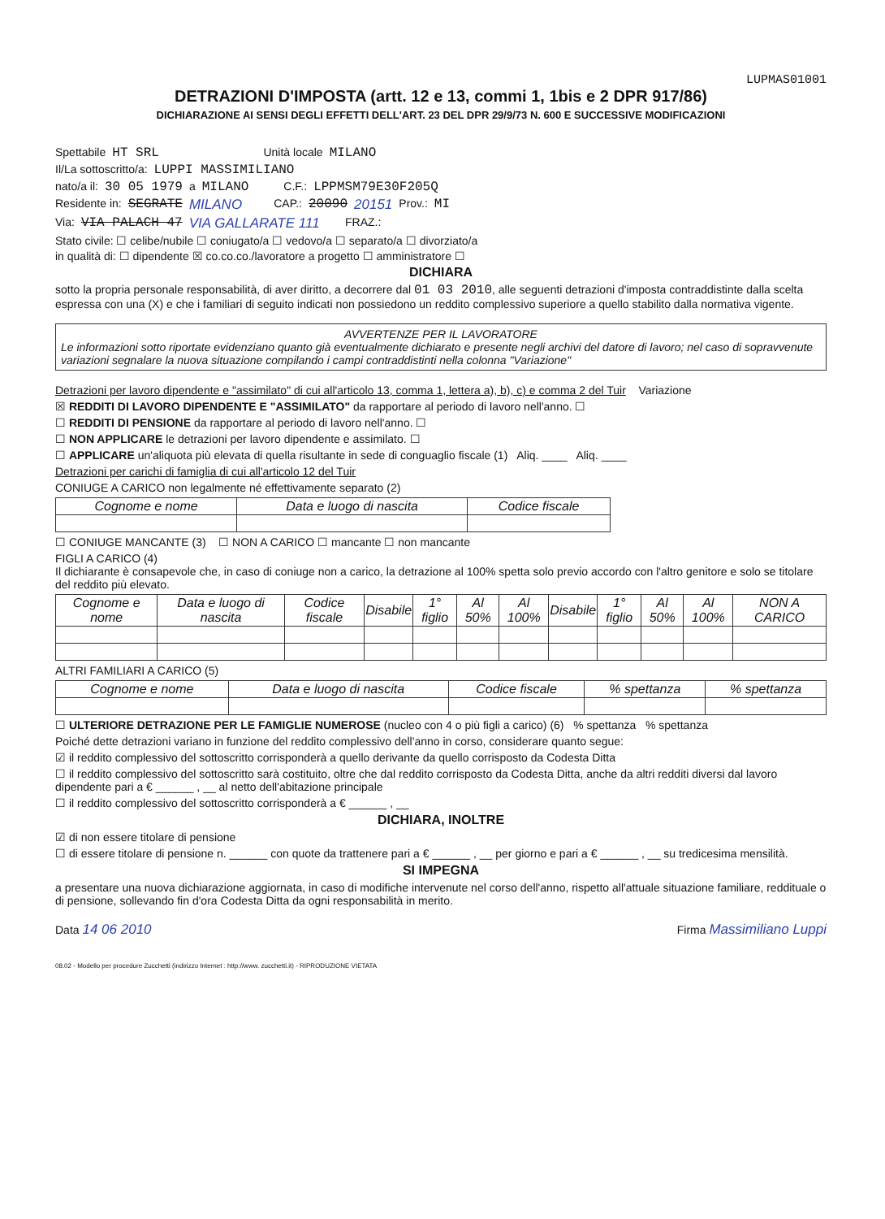LUPMAS01001
DETRAZIONI D'IMPOSTA (artt. 12 e 13, commi 1, 1bis e 2 DPR 917/86)
DICHIARAZIONE AI SENSI DEGLI EFFETTI DELL'ART. 23 DEL DPR 29/9/73 N. 600 E SUCCESSIVE MODIFICAZIONI
Spettabile HT SRL Unità locale MILANO
Il/La sottoscritto/a: LUPPI MASSIMILIANO
nato/a il: 30 05 1979 a MILANO C.F.: LPPMSM79E30F205Q
Residente in: SEGRATE MILANO CAP.: 20090 20151 Prov.: MI
Via: VIA PALACH 47 VIA GALLARATE 111 FRAZ.:
Stato civile: ☐ celibe/nubile ☐ coniugato/a ☐ vedovo/a ☐ separato/a ☐ divorziato/a
in qualità di: ☐ dipendente ☒ co.co.co./lavoratore a progetto ☐ amministratore ☐
DICHIARA
sotto la propria personale responsabilità, di aver diritto, a decorrere dal 01 03 2010, alle seguenti detrazioni d'imposta contraddistinte dalla scelta espressa con una (X) e che i familiari di seguito indicati non possiedono un reddito complessivo superiore a quello stabilito dalla normativa vigente.
AVVERTENZE PER IL LAVORATORE
Le informazioni sotto riportate evidenziano quanto già eventualmente dichiarato e presente negli archivi del datore di lavoro; nel caso di sopravvenute variazioni segnalare la nuova situazione compilando i campi contraddistinti nella colonna "Variazione"
Detrazioni per lavoro dipendente e "assimilato" di cui all'articolo 13, comma 1, lettera a), b), c) e comma 2 del Tuir Variazione
☒ REDDITI DI LAVORO DIPENDENTE E "ASSIMILATO" da rapportare al periodo di lavoro nell'anno. ☐
☐ REDDITI DI PENSIONE da rapportare al periodo di lavoro nell'anno. ☐
☐ NON APPLICARE le detrazioni per lavoro dipendente e assimilato. ☐
☐ APPLICARE un'aliquota più elevata di quella risultante in sede di conguaglio fiscale (1) Aliq. ____ Aliq. ____
Detrazioni per carichi di famiglia di cui all'articolo 12 del Tuir
CONIUGE A CARICO non legalmente né effettivamente separato (2)
| Cognome e nome | Data e luogo di nascita | Codice fiscale |
| --- | --- | --- |
☐ CONIUGE MANCANTE (3) ☐ NON A CARICO ☐ mancante ☐ non mancante
FIGLI A CARICO (4)
Il dichiarante è consapevole che, in caso di coniuge non a carico, la detrazione al 100% spetta solo previo accordo con l'altro genitore e solo se titolare del reddito più elevato.
| Cognome e nome | Data e luogo di nascita | Codice fiscale | Disabile | 1° figlio | Al 50% | Al 100% | Disabile | 1° figlio | Al 50% | Al 100% | NON A CARICO |
| --- | --- | --- | --- | --- | --- | --- | --- | --- | --- | --- | --- |
ALTRI FAMILIARI A CARICO (5)
| Cognome e nome | Data e luogo di nascita | Codice fiscale | % spettanza | % spettanza |
| --- | --- | --- | --- | --- |
☐ ULTERIORE DETRAZIONE PER LE FAMIGLIE NUMEROSE (nucleo con 4 o più figli a carico) (6) % spettanza % spettanza
Poiché dette detrazioni variano in funzione del reddito complessivo dell'anno in corso, considerare quanto segue:
☑ il reddito complessivo del sottoscritto corrisponderà a quello derivante da quello corrisposto da Codesta Ditta
☐ il reddito complessivo del sottoscritto sarà costituito, oltre che dal reddito corrisposto da Codesta Ditta, anche da altri redditi diversi dal lavoro dipendente pari a € ______ , __ al netto dell'abitazione principale
☐ il reddito complessivo del sottoscritto corrisponderà a € ______ , __
DICHIARA, INOLTRE
☑ di non essere titolare di pensione
☐ di essere titolare di pensione n. ______ con quote da trattenere pari a € ______ , __ per giorno e pari a € ______ , __ su tredicesima mensilità.
SI IMPEGNA
a presentare una nuova dichiarazione aggiornata, in caso di modifiche intervenute nel corso dell'anno, rispetto all'attuale situazione familiare, reddituale o di pensione, sollevando fin d'ora Codesta Ditta da ogni responsabilità in merito.
Data 14 06 2010 Firma Massimiliano Luppi
08.02 - Modello per procedure Zucchetti (indirizzo Internet : http://www. zucchetti.it) - RIPRODUZIONE VIETATA